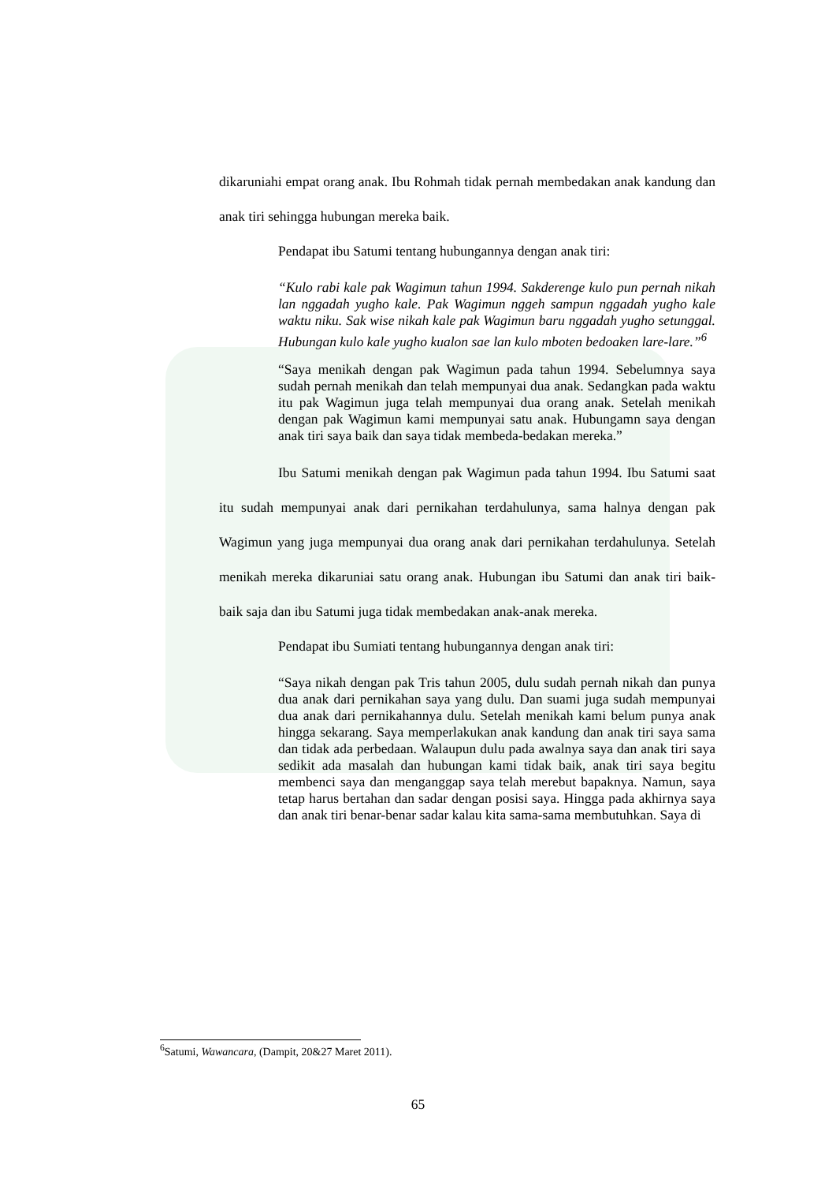dikaruniahi empat orang anak. Ibu Rohmah tidak pernah membedakan anak kandung dan anak tiri sehingga hubungan mereka baik.
Pendapat ibu Satumi tentang hubungannya dengan anak tiri:
“Kulo rabi kale pak Wagimun tahun 1994. Sakderenge kulo pun pernah nikah lan nggadah yugho kale. Pak Wagimun nggeh sampun nggadah yugho kale waktu niku. Sak wise nikah kale pak Wagimun baru nggadah yugho setunggal. Hubungan kulo kale yugho kualon sae lan kulo mboten bedoaken lare-lare.”<sup>6</sup>
“Saya menikah dengan pak Wagimun pada tahun 1994. Sebelumnya saya sudah pernah menikah dan telah mempunyai dua anak. Sedangkan pada waktu itu pak Wagimun juga telah mempunyai dua orang anak. Setelah menikah dengan pak Wagimun kami mempunyai satu anak. Hubungamn saya dengan anak tiri saya baik dan saya tidak membeda-bedakan mereka.”
Ibu Satumi menikah dengan pak Wagimun pada tahun 1994. Ibu Satumi saat itu sudah mempunyai anak dari pernikahan terdahulunya, sama halnya dengan pak Wagimun yang juga mempunyai dua orang anak dari pernikahan terdahulunya. Setelah menikah mereka dikaruniai satu orang anak. Hubungan ibu Satumi dan anak tiri baik-baik saja dan ibu Satumi juga tidak membedakan anak-anak mereka.
Pendapat ibu Sumiati tentang hubungannya dengan anak tiri:
“Saya nikah dengan pak Tris tahun 2005, dulu sudah pernah nikah dan punya dua anak dari pernikahan saya yang dulu. Dan suami juga sudah mempunyai dua anak dari pernikahannya dulu. Setelah menikah kami belum punya anak hingga sekarang. Saya memperlakukan anak kandung dan anak tiri saya sama dan tidak ada perbedaan. Walaupun dulu pada awalnya saya dan anak tiri saya sedikit ada masalah dan hubungan kami tidak baik, anak tiri saya begitu membenci saya dan menganggap saya telah merebut bapaknya. Namun, saya tetap harus bertahan dan sadar dengan posisi saya. Hingga pada akhirnya saya dan anak tiri benar-benar sadar kalau kita sama-sama membutuhkan. Saya di
<sup>6</sup> Satumi, Wawancara, (Dampit, 20&27 Maret 2011).
65